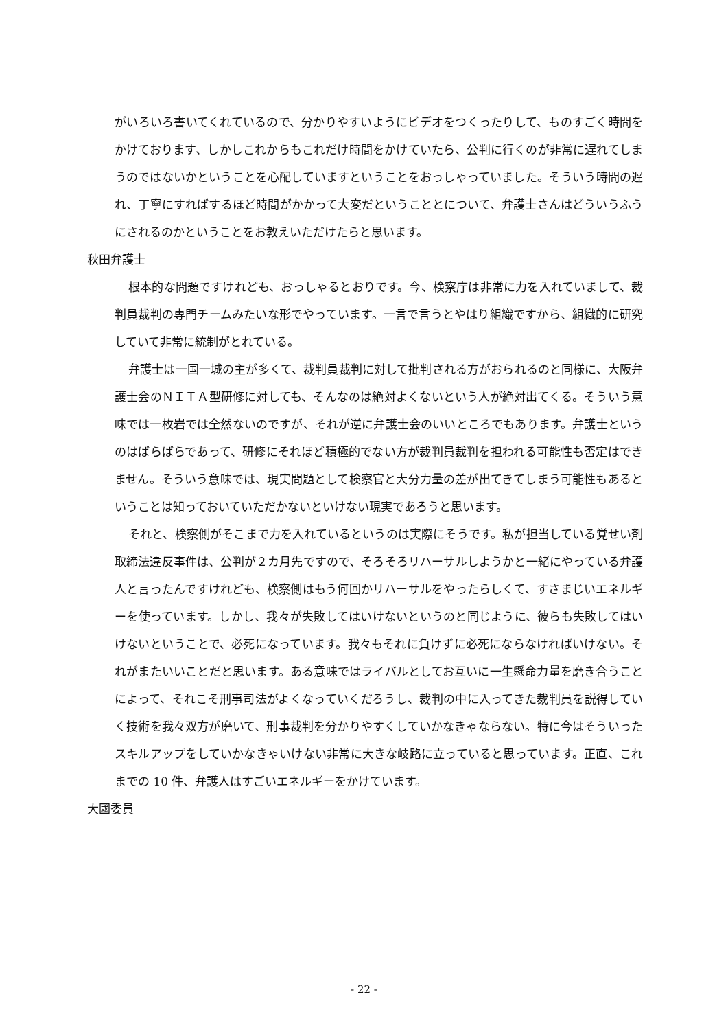がいろいろ書いてくれているので、分かりやすいようにビデオをつくったりして、ものすごく時間をかけております、しかしこれからもこれだけ時間をかけていたら、公判に行くのが非常に遅れてしまうのではないかということを心配していますということをおっしゃっていました。そういう時間の遅れ、丁寧にすればするほど時間がかかって大変だということとについて、弁護士さんはどういうふうにされるのかということをお教えいただけたらと思います。
秋田弁護士
根本的な問題ですけれども、おっしゃるとおりです。今、検察庁は非常に力を入れていまして、裁判員裁判の専門チームみたいな形でやっています。一言で言うとやはり組織ですから、組織的に研究していて非常に統制がとれている。
弁護士は一国一城の主が多くて、裁判員裁判に対して批判される方がおられるのと同様に、大阪弁護士会のＮＩＴＡ型研修に対しても、そんなのは絶対よくないという人が絶対出てくる。そういう意味では一枚岩では全然ないのですが、それが逆に弁護士会のいいところでもあります。弁護士というのはばらばらであって、研修にそれほど積極的でない方が裁判員裁判を担われる可能性も否定はできません。そういう意味では、現実問題として検察官と大分力量の差が出てきてしまう可能性もあるということは知っておいていただかないといけない現実であろうと思います。
それと、検察側がそこまで力を入れているというのは実際にそうです。私が担当している覚せい剤取締法違反事件は、公判が２カ月先ですので、そろそろリハーサルしようかと一緒にやっている弁護人と言ったんですけれども、検察側はもう何回かリハーサルをやったらしくて、すさまじいエネルギーを使っています。しかし、我々が失敗してはいけないというのと同じように、彼らも失敗してはいけないということで、必死になっています。我々もそれに負けずに必死にならなければいけない。それがまたいいことだと思います。ある意味ではライバルとしてお互いに一生懸命力量を磨き合うことによって、それこそ刑事司法がよくなっていくだろうし、裁判の中に入ってきた裁判員を説得していく技術を我々双方が磨いて、刑事裁判を分かりやすくしていかなきゃならない。特に今はそういったスキルアップをしていかなきゃいけない非常に大きな岐路に立っていると思っています。正直、これまでの 10 件、弁護人はすごいエネルギーをかけています。
大國委員
- 22 -